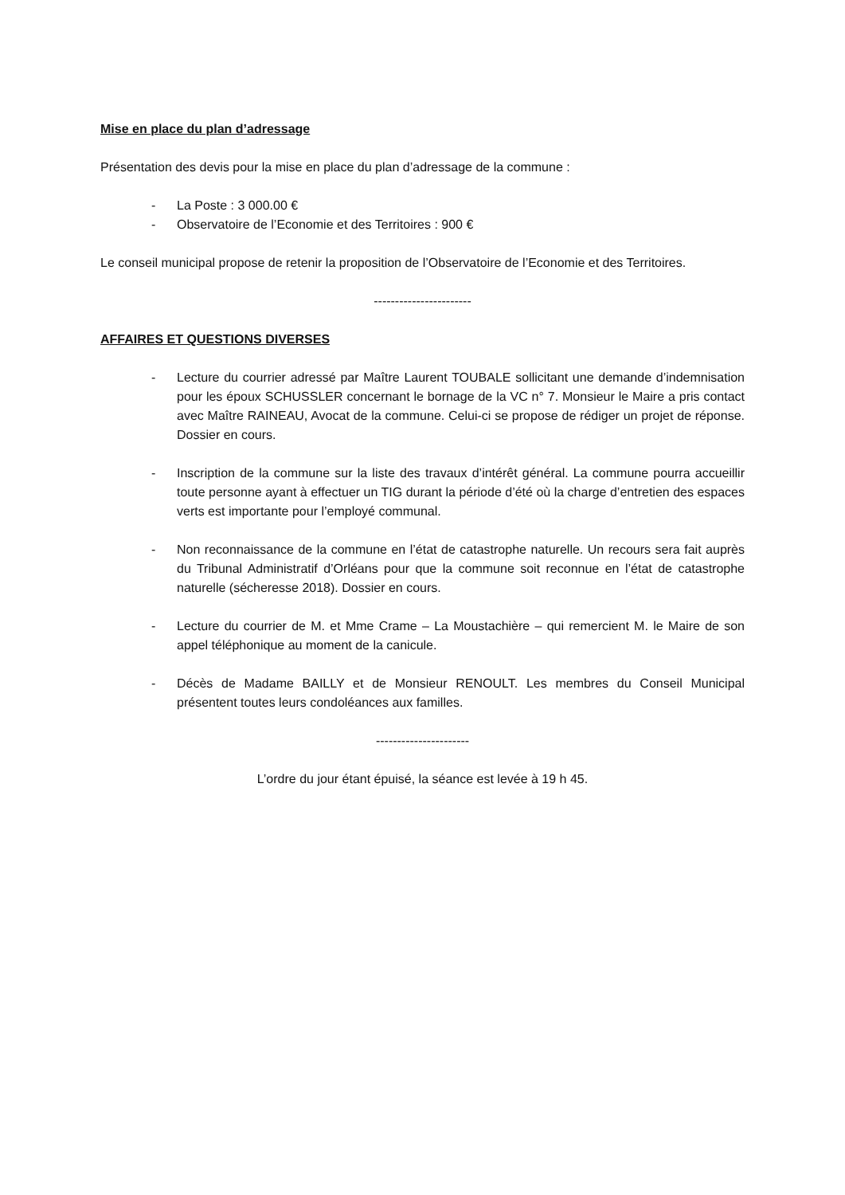Mise en place du plan d’adressage
Présentation des devis pour la mise en place du plan d’adressage de la commune :
- La Poste : 3 000.00 €
- Observatoire de l’Economie et des Territoires : 900 €
Le conseil municipal propose de retenir la proposition de l’Observatoire de l’Economie et des Territoires.
-----------------------
AFFAIRES ET QUESTIONS DIVERSES
- Lecture du courrier adressé par Maître Laurent TOUBALE sollicitant une demande d’indemnisation pour les époux SCHUSSLER concernant le bornage de la VC n° 7. Monsieur le Maire a pris contact avec Maître RAINEAU, Avocat de la commune. Celui-ci se propose de rédiger un projet de réponse. Dossier en cours.
- Inscription de la commune sur la liste des travaux d’intérêt général. La commune pourra accueillir toute personne ayant à effectuer un TIG durant la période d’été où la charge d’entretien des espaces verts est importante pour l’employé communal.
- Non reconnaissance de la commune en l’état de catastrophe naturelle. Un recours sera fait auprès du Tribunal Administratif d’Orléans pour que la commune soit reconnue en l’état de catastrophe naturelle (sécheresse 2018). Dossier en cours.
- Lecture du courrier de M. et Mme Crame – La Moustachière – qui remercient M. le Maire de son appel téléphonique au moment de la canicule.
- Décès de Madame BAILLY et de Monsieur RENOULT. Les membres du Conseil Municipal présentent toutes leurs condoléances aux familles.
----------------------
L’ordre du jour étant épuisé, la séance est levée à 19 h 45.